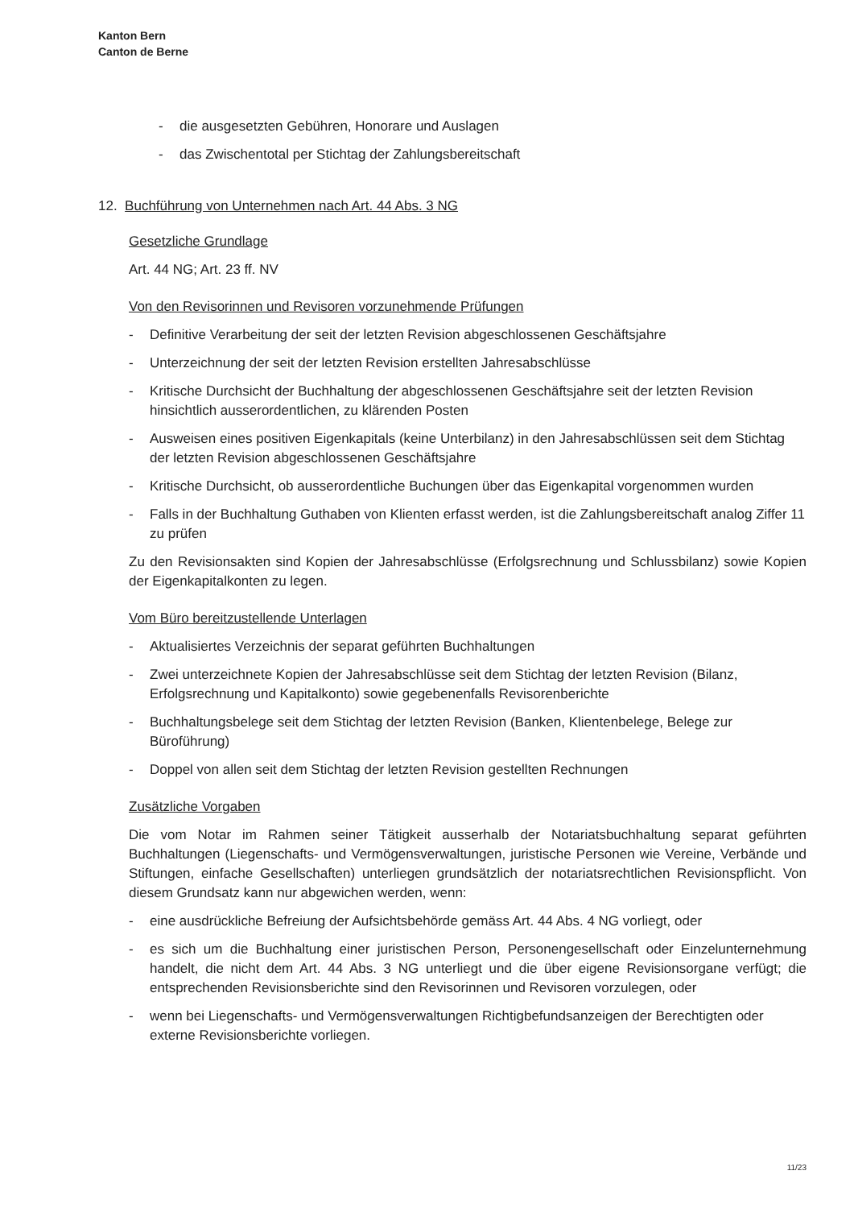Kanton Bern
Canton de Berne
- die ausgesetzten Gebühren, Honorare und Auslagen
- das Zwischentotal per Stichtag der Zahlungsbereitschaft
12. Buchführung von Unternehmen nach Art. 44 Abs. 3 NG
Gesetzliche Grundlage
Art. 44 NG; Art. 23 ff. NV
Von den Revisorinnen und Revisoren vorzunehmende Prüfungen
- Definitive Verarbeitung der seit der letzten Revision abgeschlossenen Geschäftsjahre
- Unterzeichnung der seit der letzten Revision erstellten Jahresabschlüsse
- Kritische Durchsicht der Buchhaltung der abgeschlossenen Geschäftsjahre seit der letzten Revision hinsichtlich ausserordentlichen, zu klärenden Posten
- Ausweisen eines positiven Eigenkapitals (keine Unterbilanz) in den Jahresabschlüssen seit dem Stichtag der letzten Revision abgeschlossenen Geschäftsjahre
- Kritische Durchsicht, ob ausserordentliche Buchungen über das Eigenkapital vorgenommen wurden
- Falls in der Buchhaltung Guthaben von Klienten erfasst werden, ist die Zahlungsbereitschaft analog Ziffer 11 zu prüfen
Zu den Revisionsakten sind Kopien der Jahresabschlüsse (Erfolgsrechnung und Schlussbilanz) sowie Kopien der Eigenkapitalkonten zu legen.
Vom Büro bereitzustellende Unterlagen
- Aktualisiertes Verzeichnis der separat geführten Buchhaltungen
- Zwei unterzeichnete Kopien der Jahresabschlüsse seit dem Stichtag der letzten Revision (Bilanz, Erfolgsrechnung und Kapitalkonto) sowie gegebenenfalls Revisorenberichte
- Buchhaltungsbelege seit dem Stichtag der letzten Revision (Banken, Klientenbelege, Belege zur Büroführung)
- Doppel von allen seit dem Stichtag der letzten Revision gestellten Rechnungen
Zusätzliche Vorgaben
Die vom Notar im Rahmen seiner Tätigkeit ausserhalb der Notariatsbuchhaltung separat geführten Buchhaltungen (Liegenschafts- und Vermögensverwaltungen, juristische Personen wie Vereine, Verbände und Stiftungen, einfache Gesellschaften) unterliegen grundsätzlich der notariatsrechtlichen Revisionspflicht. Von diesem Grundsatz kann nur abgewichen werden, wenn:
- eine ausdrückliche Befreiung der Aufsichtsbehörde gemäss Art. 44 Abs. 4 NG vorliegt, oder
- es sich um die Buchhaltung einer juristischen Person, Personengesellschaft oder Einzelunternehmung handelt, die nicht dem Art. 44 Abs. 3 NG unterliegt und die über eigene Revisionsorgane verfügt; die entsprechenden Revisionsberichte sind den Revisorinnen und Revisoren vorzulegen, oder
- wenn bei Liegenschafts- und Vermögensverwaltungen Richtigbefundsanzeigen der Berechtigten oder externe Revisionsberichte vorliegen.
11/23